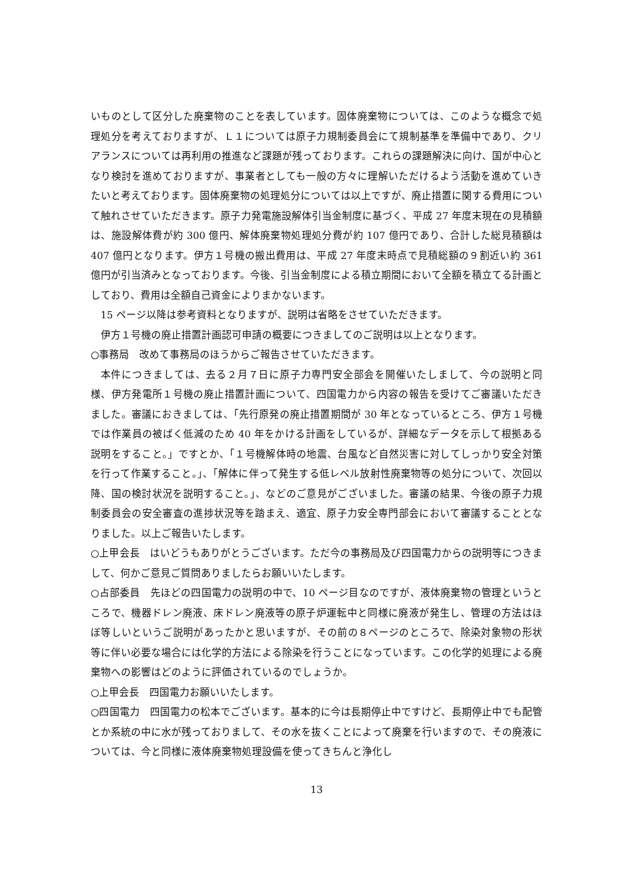いものとして区分した廃棄物のことを表しています。固体廃棄物については、このような概念で処理処分を考えておりますが、Ｌ１については原子力規制委員会にて規制基準を準備中であり、クリアランスについては再利用の推進など課題が残っております。これらの課題解決に向け、国が中心となり検討を進めておりますが、事業者としても一般の方々に理解いただけるよう活動を進めていきたいと考えております。固体廃棄物の処理処分については以上ですが、廃止措置に関する費用について触れさせていただきます。原子力発電施設解体引当金制度に基づく、平成 27 年度末現在の見積額は、施設解体費が約 300 億円、解体廃棄物処理処分費が約 107 億円であり、合計した総見積額は 407 億円となります。伊方１号機の搬出費用は、平成 27 年度末時点で見積総額の９割近い約 361 億円が引当済みとなっております。今後、引当金制度による積立期間において全額を積立てる計画としており、費用は全額自己資金によりまかないます。
15 ページ以降は参考資料となりますが、説明は省略をさせていただきます。
伊方１号機の廃止措置計画認可申請の概要につきましてのご説明は以上となります。
○事務局　改めて事務局のほうからご報告させていただきます。
本件につきましては、去る２月７日に原子力専門安全部会を開催いたしまして、今の説明と同様、伊方発電所１号機の廃止措置計画について、四国電力から内容の報告を受けてご審議いただきました。審議におきましては、「先行原発の廃止措置期間が 30 年となっているところ、伊方１号機では作業員の被ばく低減のため 40 年をかける計画をしているが、詳細なデータを示して根拠ある説明をすること。」ですとか、「１号機解体時の地震、台風など自然災害に対してしっかり安全対策を行って作業すること。」、「解体に伴って発生する低レベル放射性廃棄物等の処分について、次回以降、国の検討状況を説明すること。」、などのご意見がございました。審議の結果、今後の原子力規制委員会の安全審査の進捗状況等を踏まえ、適宜、原子力安全専門部会において審議することとなりました。以上ご報告いたします。
○上甲会長　はいどうもありがとうございます。ただ今の事務局及び四国電力からの説明等につきまして、何かご意見ご質問ありましたらお願いいたします。
○占部委員　先ほどの四国電力の説明の中で、10 ページ目なのですが、液体廃棄物の管理というところで、機器ドレン廃液、床ドレン廃液等の原子炉運転中と同様に廃液が発生し、管理の方法はほぼ等しいというご説明があったかと思いますが、その前の８ページのところで、除染対象物の形状等に伴い必要な場合には化学的方法による除染を行うことになっています。この化学的処理による廃棄物への影響はどのように評価されているのでしょうか。
○上甲会長　四国電力お願いいたします。
○四国電力　四国電力の松本でございます。基本的に今は長期停止中ですけど、長期停止中でも配管とか系統の中に水が残っておりまして、その水を抜くことによって廃棄を行いますので、その廃液については、今と同様に液体廃棄物処理設備を使ってきちんと浄化し
13